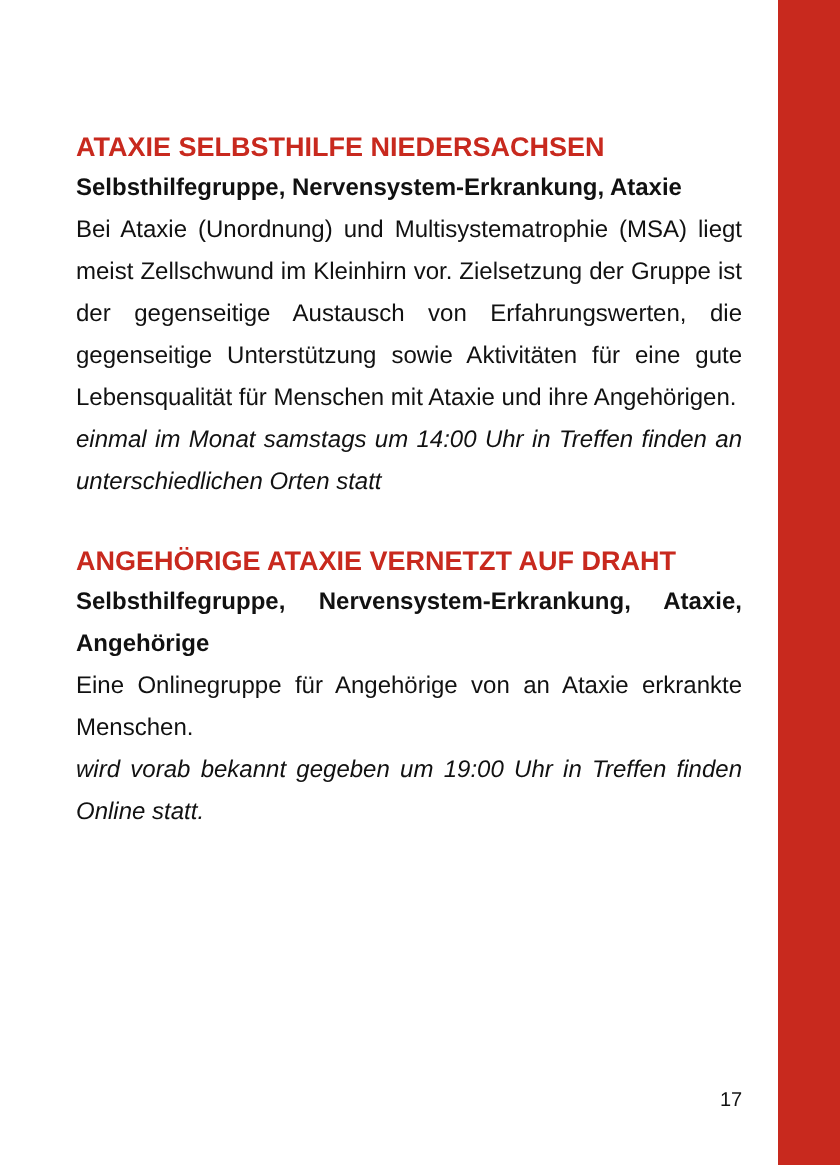ATAXIE SELBSTHILFE NIEDERSACHSEN
Selbsthilfegruppe, Nervensystem-Erkrankung, Ataxie
Bei Ataxie (Unordnung) und Multisystematrophie (MSA) liegt meist Zellschwund im Kleinhirn vor. Zielsetzung der Gruppe ist der gegenseitige Austausch von Erfahrungswerten, die gegenseitige Unterstützung sowie Aktivitäten für eine gute Lebensqualität für Menschen mit Ataxie und ihre Angehörigen.
einmal im Monat samstags um 14:00 Uhr in Treffen finden an unterschiedlichen Orten statt
ANGEHÖRIGE ATAXIE VERNETZT AUF DRAHT
Selbsthilfegruppe, Nervensystem-Erkrankung, Ataxie, Angehörige
Eine Onlinegruppe für Angehörige von an Ataxie erkrankte Menschen.
wird vorab bekannt gegeben um 19:00 Uhr in Treffen finden Online statt.
17